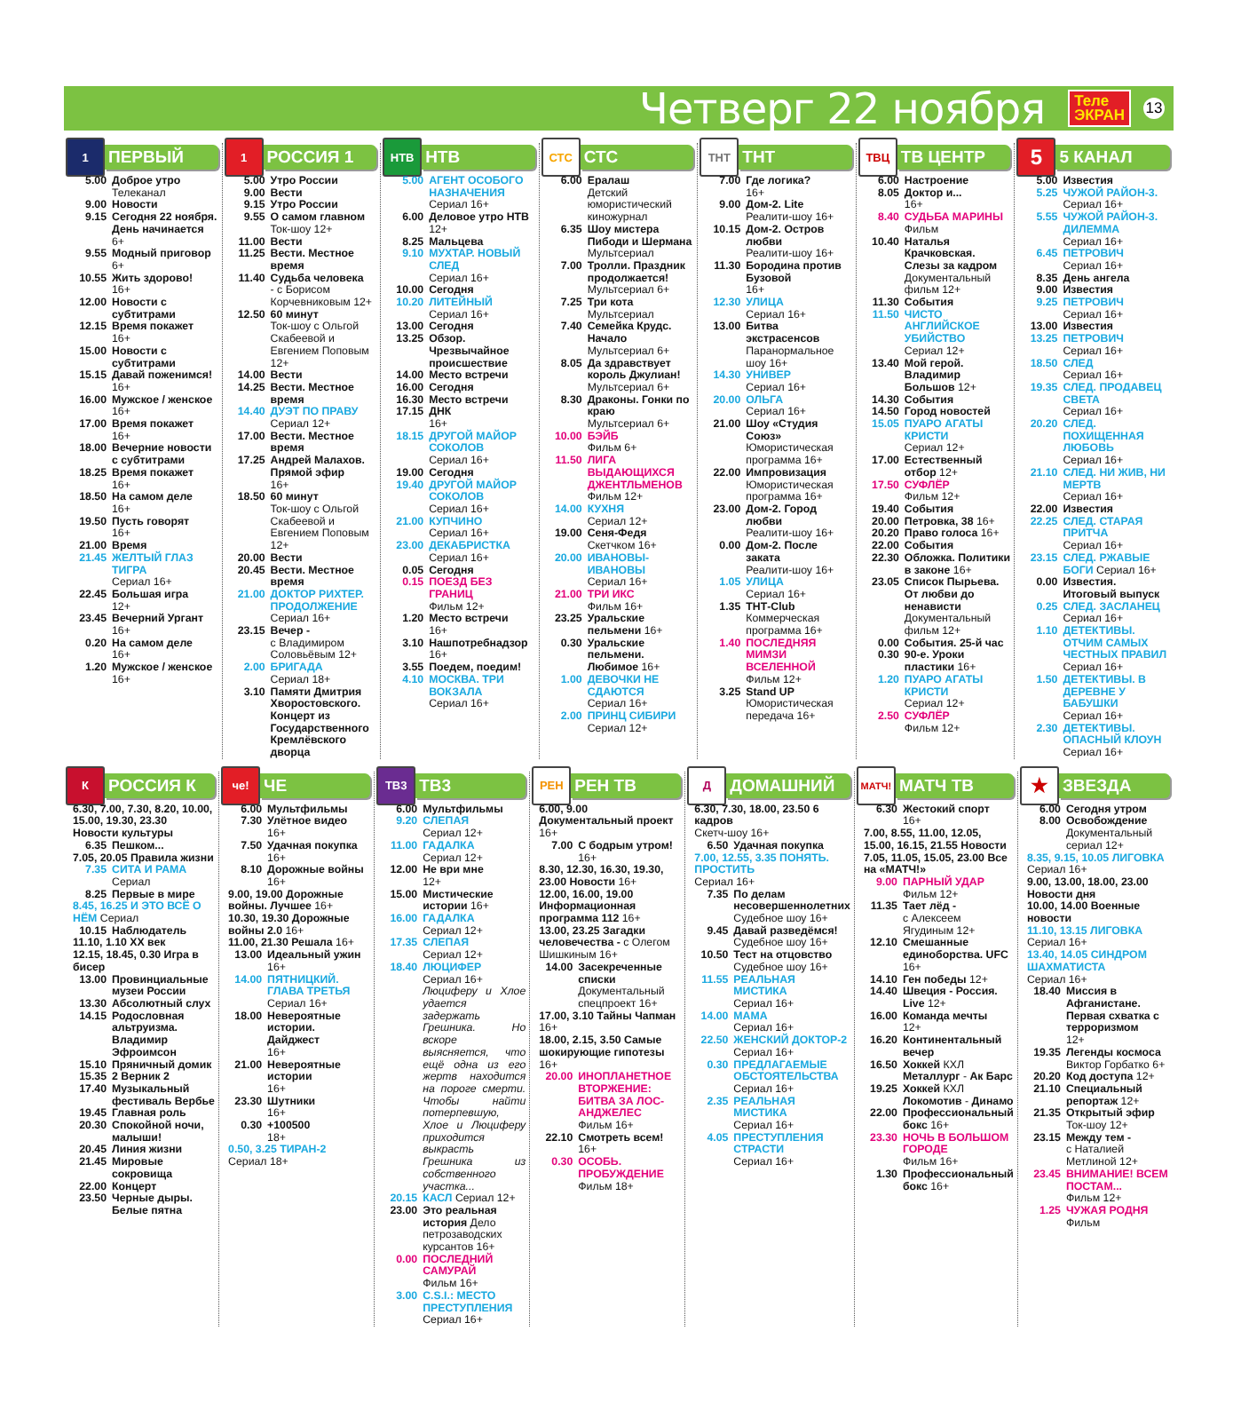Четверг 22 ноября
Теле
ЭКРАН
13
1
ПЕРВЫЙ
5.00 Доброе утро
Телеканал
9.00 Новости
9.15 Сегодня 22 ноября. День начинается
6+
9.55 Модный приговор
6+
10.55 Жить здорово!
16+
12.00 Новости с субтитрами
12.15 Время покажет
16+
15.00 Новости с субтитрами
15.15 Давай поженимся!
16+
16.00 Мужское / женское
16+
17.00 Время покажет
16+
18.00 Вечерние новости с субтитрами
18.25 Время покажет
16+
18.50 На самом деле
16+
19.50 Пусть говорят
16+
21.00 Время
21.45 ЖЕЛТЫЙ ГЛАЗ ТИГРА
Сериал 16+
22.45 Большая игра
12+
23.45 Вечерний Ургант
16+
0.20 На самом деле
16+
1.20 Мужское / женское
16+
1
РОССИЯ 1
5.00 Утро России
9.00 Вести
9.15 Утро России
9.55 О самом главном
Ток-шоу 12+
11.00 Вести
11.25 Вести. Местное время
11.40 Судьба человека
- с Борисом Корчевниковым 12+
12.50 60 минут
Ток-шоу с Ольгой Скабеевой и Евгением Поповым 12+
14.00 Вести
14.25 Вести. Местное время
14.40 ДУЭТ ПО ПРАВУ
Сериал 12+
17.00 Вести. Местное время
17.25 Андрей Малахов. Прямой эфир
16+
18.50 60 минут
Ток-шоу с Ольгой Скабеевой и Евгением Поповым 12+
20.00 Вести
20.45 Вести. Местное время
21.00 ДОКТОР РИХТЕР. ПРОДОЛЖЕНИЕ
Сериал 16+
23.15 Вечер -
с Владимиром Соловьёвым 12+
2.00 БРИГАДА
Сериал 18+
3.10 Памяти Дмитрия Хворостовского. Концерт из Государственного Кремлёвского дворца
НТВ
НТВ
5.00 АГЕНТ ОСОБОГО НАЗНАЧЕНИЯ
Сериал 16+
6.00 Деловое утро НТВ
12+
8.25 Мальцева
9.10 МУХТАР. НОВЫЙ СЛЕД
Сериал 16+
10.00 Сегодня
10.20 ЛИТЕЙНЫЙ
Сериал 16+
13.00 Сегодня
13.25 Обзор. Чрезвычайное происшествие
14.00 Место встречи
16.00 Сегодня
16.30 Место встречи
17.15 ДНК
16+
18.15 ДРУГОЙ МАЙОР СОКОЛОВ
Сериал 16+
19.00 Сегодня
19.40 ДРУГОЙ МАЙОР СОКОЛОВ
Сериал 16+
21.00 КУПЧИНО
Сериал 16+
23.00 ДЕКАБРИСТКА
Сериал 16+
0.05 Сегодня
0.15 ПОЕЗД БЕЗ ГРАНИЦ
Фильм 12+
1.20 Место встречи
16+
3.10 Нашпотребнадзор
16+
3.55 Поедем, поедим!
4.10 МОСКВА. ТРИ ВОКЗАЛА
Сериал 16+
СТС
СТС
6.00 Ералаш
Детский юмористический киножурнал
6.35 Шоу мистера Пибоди и Шермана
Мультсериал
7.00 Тролли. Праздник продолжается!
Мультсериал 6+
7.25 Три кота
Мультсериал
7.40 Семейка Крудс. Начало
Мультсериал 6+
8.05 Да здравствует король Джулиан!
Мультсериал 6+
8.30 Драконы. Гонки по краю
Мультсериал 6+
10.00 БЭЙБ
Фильм 6+
11.50 ЛИГА ВЫДАЮЩИХСЯ ДЖЕНТЛЬМЕНОВ
Фильм 12+
14.00 КУХНЯ
Сериал 12+
19.00 Сеня-Федя
Скетчком 16+
20.00 ИВАНОВЫ-ИВАНОВЫ
Сериал 16+
21.00 ТРИ ИКС
Фильм 16+
23.25 Уральские пельмени 16+
0.30 Уральские пельмени. Любимое 16+
1.00 ДЕВОЧКИ НЕ СДАЮТСЯ
Сериал 16+
2.00 ПРИНЦ СИБИРИ
Сериал 12+
ТНТ
ТНТ
7.00 Где логика?
16+
9.00 Дом-2. Lite
Реалити-шоу 16+
10.15 Дом-2. Остров любви
Реалити-шоу 16+
11.30 Бородина против Бузовой
16+
12.30 УЛИЦА
Сериал 16+
13.00 Битва экстрасенсов
Паранормальное шоу 16+
14.30 УНИВЕР
Сериал 16+
20.00 ОЛЬГА
Сериал 16+
21.00 Шоу «Студия Союз»
Юмористическая программа 16+
22.00 Импровизация
Юмористическая программа 16+
23.00 Дом-2. Город любви
Реалити-шоу 16+
0.00 Дом-2. После заката
Реалити-шоу 16+
1.05 УЛИЦА
Сериал 16+
1.35 ТНТ-Club
Коммерческая программа 16+
1.40 ПОСЛЕДНЯЯ МИМЗИ ВСЕЛЕННОЙ
Фильм 12+
3.25 Stand UP
Юмористическая передача 16+
ТВЦ
ТВ ЦЕНТР
6.00 Настроение
8.05 Доктор и...
16+
8.40 СУДЬБА МАРИНЫ
Фильм
10.40 Наталья Крачковская. Слезы за кадром
Документальный фильм 12+
11.30 События
11.50 ЧИСТО АНГЛИЙСКОЕ УБИЙСТВО
Сериал 12+
13.40 Мой герой. Владимир Большов 12+
14.30 События
14.50 Город новостей
15.05 ПУАРО АГАТЫ КРИСТИ
Сериал 12+
17.00 Естественный отбор 12+
17.50 СУФЛЁР
Фильм 12+
19.40 События
20.00 Петровка, 38 16+
20.20 Право голоса 16+
22.00 События
22.30 Обложка. Политики в законе 16+
23.05 Список Пырьева. От любви до ненависти
Документальный фильм 12+
0.00 События. 25-й час
0.30 90-е. Уроки пластики 16+
1.20 ПУАРО АГАТЫ КРИСТИ
Сериал 12+
2.50 СУФЛЁР
Фильм 12+
5
5 КАНАЛ
5.00 Известия
5.25 ЧУЖОЙ РАЙОН-3.
Сериал 16+
5.55 ЧУЖОЙ РАЙОН-3. ДИЛЕММА
Сериал 16+
6.45 ПЕТРОВИЧ
Сериал 16+
8.35 День ангела
9.00 Известия
9.25 ПЕТРОВИЧ
Сериал 16+
13.00 Известия
13.25 ПЕТРОВИЧ
Сериал 16+
18.50 СЛЕД
Сериал 16+
19.35 СЛЕД. ПРОДАВЕЦ СВЕТА
Сериал 16+
20.20 СЛЕД. ПОХИЩЕННАЯ ЛЮБОВЬ
Сериал 16+
21.10 СЛЕД. НИ ЖИВ, НИ МЕРТВ
Сериал 16+
22.00 Известия
22.25 СЛЕД. СТАРАЯ ПРИТЧА
Сериал 16+
23.15 СЛЕД. РЖАВЫЕ БОГИ Сериал 16+
0.00 Известия. Итоговый выпуск
0.25 СЛЕД. ЗАСЛАНЕЦ Сериал 16+
1.10 ДЕТЕКТИВЫ. ОТЧИМ САМЫХ ЧЕСТНЫХ ПРАВИЛ
Сериал 16+
1.50 ДЕТЕКТИВЫ. В ДЕРЕВНЕ У БАБУШКИ
Сериал 16+
2.30 ДЕТЕКТИВЫ. ОПАСНЫЙ КЛОУН
Сериал 16+
К
РОССИЯ К
6.30, 7.00, 7.30, 8.20, 10.00, 15.00, 19.30, 23.30 Новости культуры
6.35 Пешком...
7.05, 20.05 Правила жизни
7.35 СИТА И РАМА
Сериал
8.25 Первые в мире
8.45, 16.25 И ЭТО ВСЁ О НЁМ Сериал
10.15 Наблюдатель
11.10, 1.10 XX век
12.15, 18.45, 0.30 Игра в бисер
13.00 Провинциальные музеи России
13.30 Абсолютный слух
14.15 Родословная альтруизма. Владимир Эфроимсон
15.10 Пряничный домик
15.35 2 Верник 2
17.40 Музыкальный фестиваль Вербье
19.45 Главная роль
20.30 Спокойной ночи, малыши!
20.45 Линия жизни
21.45 Мировые сокровища
22.00 Концерт
23.50 Черные дыры. Белые пятна
че!
ЧЕ
6.00 Мультфильмы
7.30 Улётное видео
16+
7.50 Удачная покупка
16+
8.10 Дорожные войны
16+
9.00, 19.00 Дорожные войны. Лучшее 16+
10.30, 19.30 Дорожные войны 2.0 16+
11.00, 21.30 Решала 16+
13.00 Идеальный ужин
16+
14.00 ПЯТНИЦКИЙ. ГЛАВА ТРЕТЬЯ
Сериал 16+
18.00 Невероятные истории. Дайджест
16+
21.00 Невероятные истории
16+
23.30 Шутники
16+
0.30 +100500
18+
0.50, 3.25 ТИРАН-2
Сериал 18+
ТВ3
ТВ3
6.00 Мультфильмы
9.20 СЛЕПАЯ
Сериал 12+
11.00 ГАДАЛКА
Сериал 12+
12.00 Не ври мне
12+
15.00 Мистические истории 16+
16.00 ГАДАЛКА
Сериал 12+
17.35 СЛЕПАЯ
Сериал 12+
18.40 ЛЮЦИФЕР
Сериал 16+
Люциферу и Хлое удается задержать Грешника. Но вскоре выясняется, что ещё одна из его жертв находится на пороге смерти. Чтобы найти потерпевшую, Хлое и Люциферу приходится выкрасть Грешника из собственного участка...
20.15 КАСЛ Сериал 12+
23.00 Это реальная история Дело петрозаводских курсантов 16+
0.00 ПОСЛЕДНИЙ САМУРАЙ
Фильм 16+
3.00 C.S.I.: МЕСТО ПРЕСТУПЛЕНИЯ
Сериал 16+
РЕН
РЕН ТВ
6.00, 9.00 Документальный проект 16+
7.00 С бодрым утром!
16+
8.30, 12.30, 16.30, 19.30, 23.00 Новости 16+
12.00, 16.00, 19.00 Информационная программа 112 16+
13.00, 23.25 Загадки человечества - с Олегом Шишкиным 16+
14.00 Засекреченные списки
Документальный спецпроект 16+
17.00, 3.10 Тайны Чапман 16+
18.00, 2.15, 3.50 Самые шокирующие гипотезы 16+
20.00 ИНОПЛАНЕТНОЕ ВТОРЖЕНИЕ: БИТВА ЗА ЛОС-АНДЖЕЛЕС
Фильм 16+
22.10 Смотреть всем!
16+
0.30 ОСОБЬ. ПРОБУЖДЕНИЕ
Фильм 18+
Д
ДОМАШНИЙ
6.30, 7.30, 18.00, 23.50 6 кадров
Скетч-шоу 16+
6.50 Удачная покупка
7.00, 12.55, 3.35 ПОНЯТЬ. ПРОСТИТЬ
Сериал 16+
7.35 По делам несовершеннолетних
Судебное шоу 16+
9.45 Давай разведёмся!
Судебное шоу 16+
10.50 Тест на отцовство
Судебное шоу 16+
11.55 РЕАЛЬНАЯ МИСТИКА
Сериал 16+
14.00 МАМА
Сериал 16+
22.50 ЖЕНСКИЙ ДОКТОР-2
Сериал 16+
0.30 ПРЕДЛАГАЕМЫЕ ОБСТОЯТЕЛЬСТВА
Сериал 16+
2.35 РЕАЛЬНАЯ МИСТИКА
Сериал 16+
4.05 ПРЕСТУПЛЕНИЯ СТРАСТИ
Сериал 16+
МАТЧ!
МАТЧ ТВ
6.30 Жестокий спорт
16+
7.00, 8.55, 11.00, 12.05, 15.00, 16.15, 21.55 Новости
7.05, 11.05, 15.05, 23.00 Все на «МАТЧ!»
9.00 ПАРНЫЙ УДАР
Фильм 12+
11.35 Тает лёд -
с Алексеем Ягудиным 12+
12.10 Смешанные единоборства. UFC 16+
14.10 Ген победы 12+
14.40 Швеция - Россия. Live 12+
16.00 Команда мечты
12+
16.20 Континентальный вечер
16.50 Хоккей КХЛ Металлург - Ак Барс
19.25 Хоккей КХЛ Локомотив - Динамо
22.00 Профессиональный бокс 16+
23.30 НОЧЬ В БОЛЬШОМ ГОРОДЕ
Фильм 16+
1.30 Профессиональный бокс 16+
★
ЗВЕЗДА
6.00 Сегодня утром
8.00 Освобождение
Документальный сериал 12+
8.35, 9.15, 10.05 ЛИГОВКА
Сериал 16+
9.00, 13.00, 18.00, 23.00 Новости дня
10.00, 14.00 Военные новости
11.10, 13.15 ЛИГОВКА
Сериал 16+
13.40, 14.05 СИНДРОМ ШАХМАТИСТА
Сериал 16+
18.40 Миссия в Афганистане. Первая схватка с терроризмом
12+
19.35 Легенды космоса
Виктор Горбатко 6+
20.20 Код доступа 12+
21.10 Специальный репортаж 12+
21.35 Открытый эфир
Ток-шоу 12+
23.15 Между тем -
с Наталией Метлиной 12+
23.45 ВНИМАНИЕ! ВСЕМ ПОСТАМ...
Фильм 12+
1.25 ЧУЖАЯ РОДНЯ
Фильм